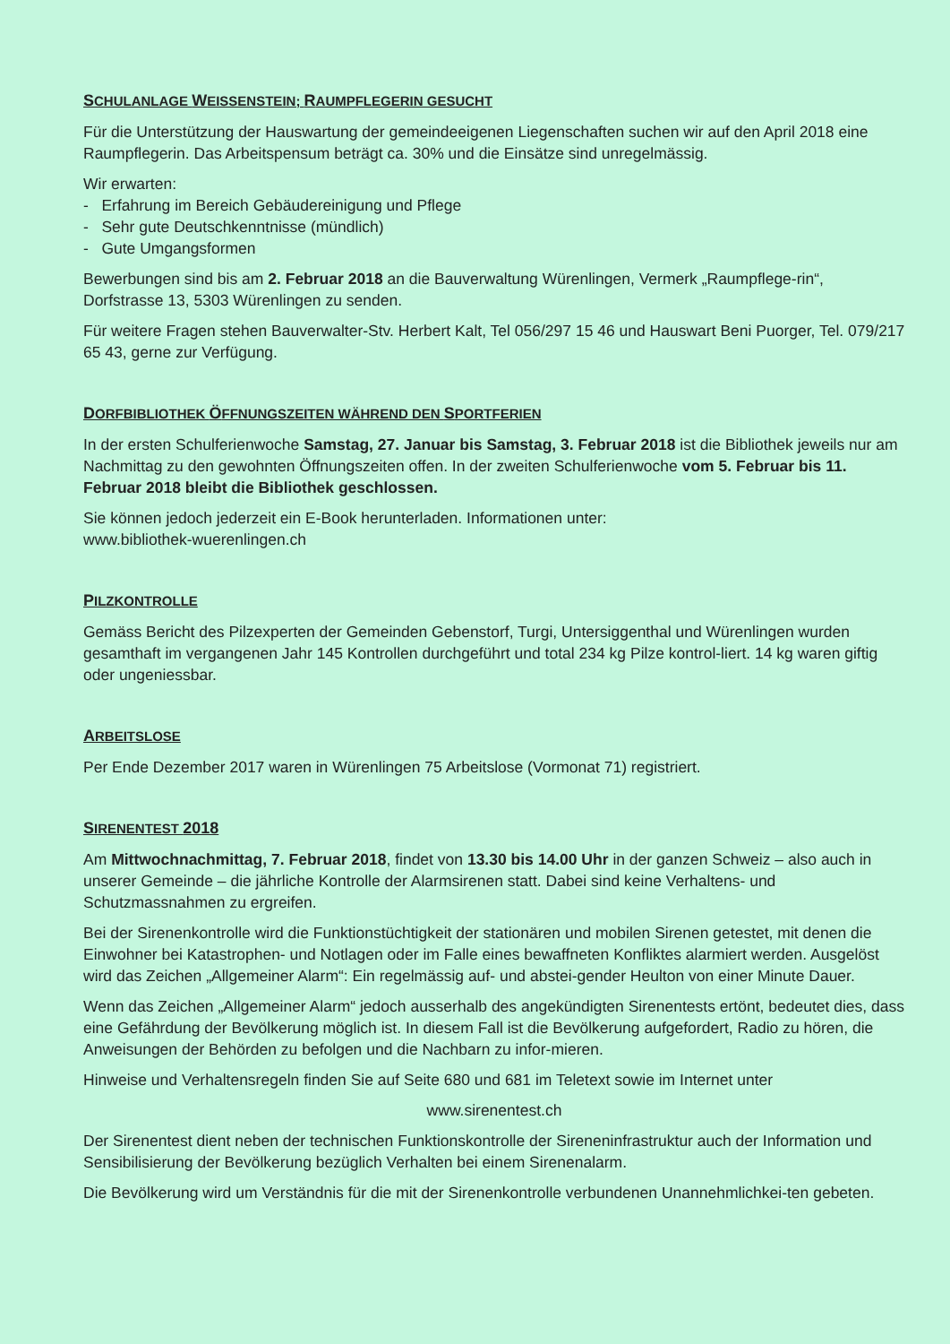SCHULANLAGE WEISSENSTEIN; RAUMPFLEGERIN GESUCHT
Für die Unterstützung der Hauswartung der gemeindeeigenen Liegenschaften suchen wir auf den April 2018 eine Raumpflegerin. Das Arbeitspensum beträgt ca. 30% und die Einsätze sind unregelmässig.
Wir erwarten:
- Erfahrung im Bereich Gebäudereinigung und Pflege
- Sehr gute Deutschkenntnisse (mündlich)
- Gute Umgangsformen
Bewerbungen sind bis am 2. Februar 2018 an die Bauverwaltung Würenlingen, Vermerk „Raumpflege-rin“, Dorfstrasse 13, 5303 Würenlingen zu senden.
Für weitere Fragen stehen Bauverwalter-Stv. Herbert Kalt, Tel 056/297 15 46 und Hauswart Beni Puorger, Tel. 079/217 65 43, gerne zur Verfügung.
DORFBIBLIOTHEK ÖFFNUNGSZEITEN WÄHREND DEN SPORTFERIEN
In der ersten Schulferienwoche Samstag, 27. Januar bis Samstag, 3. Februar 2018 ist die Bibliothek jeweils nur am Nachmittag zu den gewohnten Öffnungszeiten offen. In der zweiten Schulferienwoche vom 5. Februar bis 11. Februar 2018 bleibt die Bibliothek geschlossen.
Sie können jedoch jederzeit ein E-Book herunterladen. Informationen unter:
www.bibliothek-wuerenlingen.ch
PILZKONTROLLE
Gemäss Bericht des Pilzexperten der Gemeinden Gebenstorf, Turgi, Untersiggenthal und Würenlingen wurden gesamthaft im vergangenen Jahr 145 Kontrollen durchgeführt und total 234 kg Pilze kontrol-liert. 14 kg waren giftig oder ungeniessbar.
ARBEITSLOSE
Per Ende Dezember 2017 waren in Würenlingen 75 Arbeitslose (Vormonat 71) registriert.
SIRENENTEST 2018
Am Mittwochnachmittag, 7. Februar 2018, findet von 13.30 bis 14.00 Uhr in der ganzen Schweiz – also auch in unserer Gemeinde – die jährliche Kontrolle der Alarmsirenen statt. Dabei sind keine Verhaltens- und Schutzmassnahmen zu ergreifen.
Bei der Sirenenkontrolle wird die Funktionstüchtigkeit der stationären und mobilen Sirenen getestet, mit denen die Einwohner bei Katastrophen- und Notlagen oder im Falle eines bewaffneten Konfliktes alarmiert werden. Ausgelöst wird das Zeichen „Allgemeiner Alarm“: Ein regelmässig auf- und abstei-gender Heulton von einer Minute Dauer.
Wenn das Zeichen „Allgemeiner Alarm“ jedoch ausserhalb des angekündigten Sirenentests ertönt, bedeutet dies, dass eine Gefährdung der Bevölkerung möglich ist. In diesem Fall ist die Bevölkerung aufgefordert, Radio zu hören, die Anweisungen der Behörden zu befolgen und die Nachbarn zu infor-mieren.
Hinweise und Verhaltensregeln finden Sie auf Seite 680 und 681 im Teletext sowie im Internet unter
www.sirenentest.ch
Der Sirenentest dient neben der technischen Funktionskontrolle der Sireneninfrastruktur auch der Information und Sensibilisierung der Bevölkerung bezüglich Verhalten bei einem Sirenenalarm.
Die Bevölkerung wird um Verständnis für die mit der Sirenenkontrolle verbundenen Unannehmlichkei-ten gebeten.